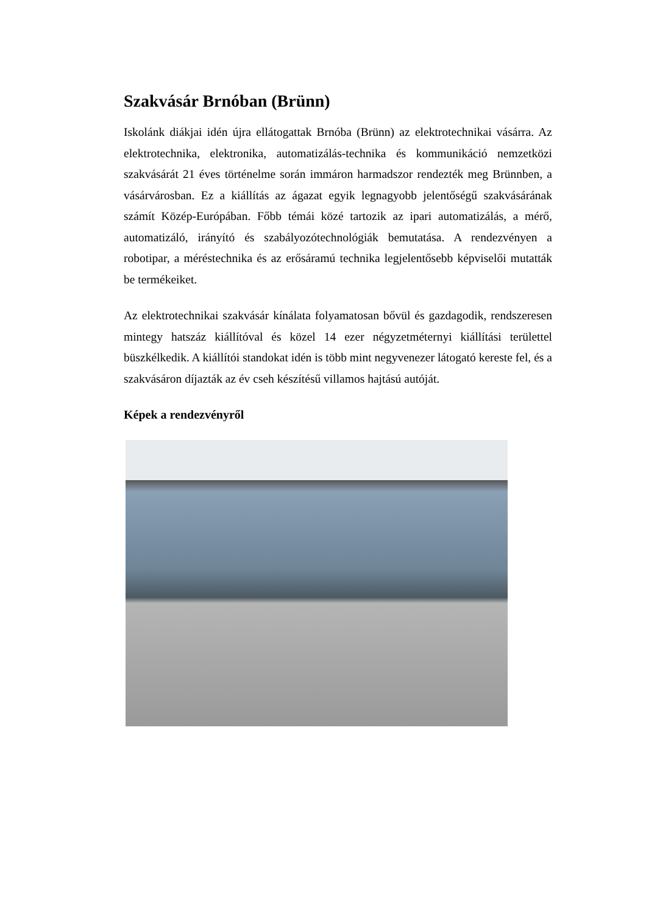Szakvásár Brnóban (Brünn)
Iskolánk diákjai idén újra ellátogattak Brnóba (Brünn) az elektrotechnikai vásárra. Az elektrotechnika, elektronika, automatizálás-technika és kommunikáció nemzetközi szakvásárát 21 éves történelme során immáron harmadszor rendezték meg Brünnben, a vásárvárosban. Ez a kiállítás az ágazat egyik legnagyobb jelentőségű szakvásárának számít Közép-Európában. Főbb témái közé tartozik az ipari automatizálás, a mérő, automatizáló, irányító és szabályozótechnológiák bemutatása. A rendezvényen a robotipar, a méréstechnika és az erősáramú technika legjelentősebb képviselői mutatták be termékeiket.
Az elektrotechnikai szakvásár kínálata folyamatosan bővül és gazdagodik, rendszeresen mintegy hatszáz kiállítóval és közel 14 ezer négyzetméternyi kiállítási területtel büszkélkedik. A kiállítói standokat idén is több mint negyvenezer látogató kereste fel, és a szakvásáron díjazták az év cseh készítésű villamos hajtású autóját.
Képek a rendezvényről